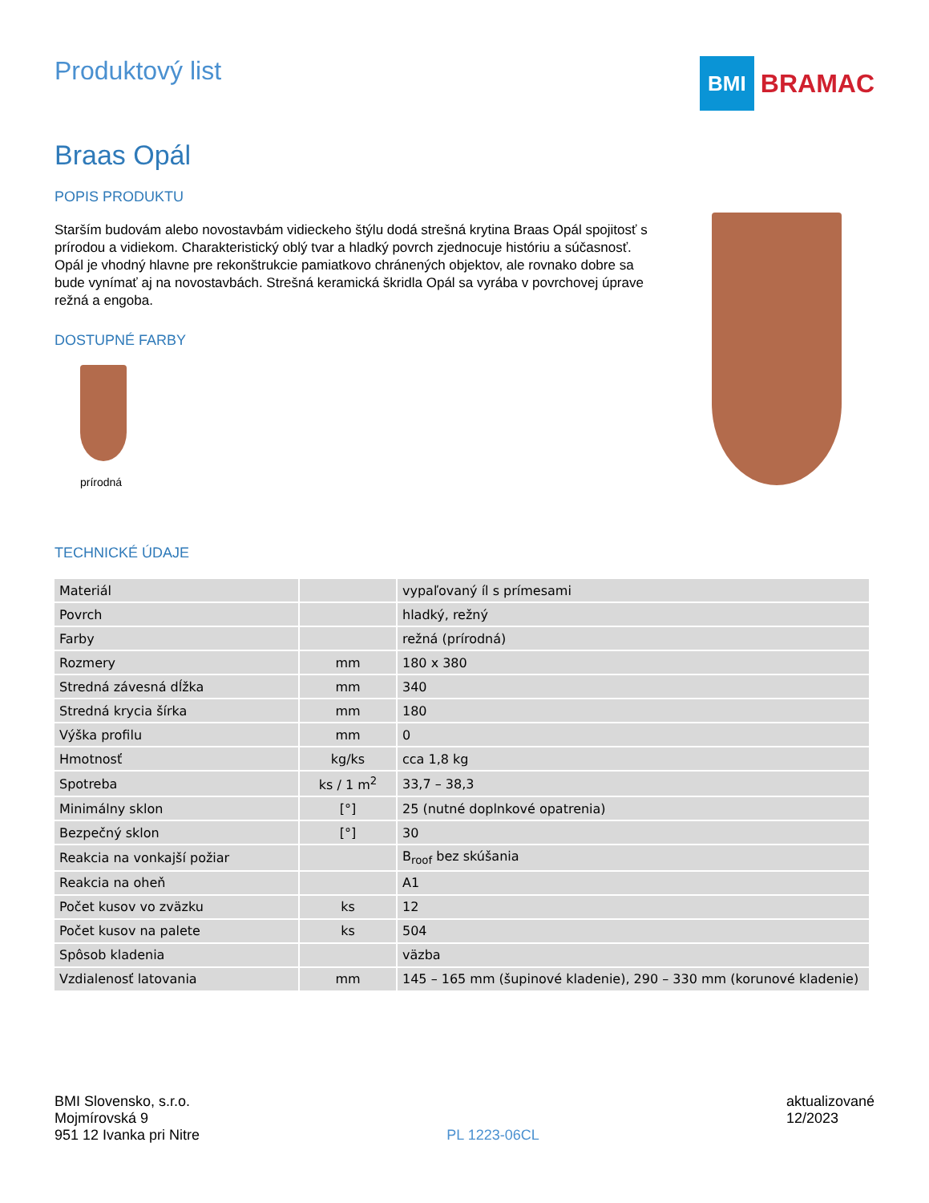Produktový list
BMI
BRAMAC
Braas Opál
POPIS PRODUKTU
Starším budovám alebo novostavbám vidieckeho štýlu dodá strešná krytina Braas Opál spojitosť s prírodou a vidiekom. Charakteristický oblý tvar a hladký povrch zjednocuje históriu a súčasnosť. Opál je vhodný hlavne pre rekonštrukcie pamiatkovo chránených objektov, ale rovnako dobre sa bude vynímať aj na novostavbách. Strešná keramická škridla Opál sa vyrába v povrchovej úprave režná a engoba.
DOSTUPNÉ FARBY
prírodná
TECHNICKÉ ÚDAJE
| Materiál | | vypaľovaný íl s prímesami |
| Povrch | | hladký, režný |
| Farby | | režná (prírodná) |
| Rozmery | mm | 180 x 380 |
| Stredná závesná dĺžka | mm | 340 |
| Stredná krycia šírka | mm | 180 |
| Výška profilu | mm | 0 |
| Hmotnosť | kg/ks | cca 1,8 kg |
| Spotreba | ks / 1 m<sup>2</sup> | 33,7 – 38,3 |
| Minimálny sklon | [°] | 25 (nutné doplnkové opatrenia) |
| Bezpečný sklon | [°] | 30 |
| Reakcia na vonkajší požiar | | B<sub>roof</sub> bez skúšania |
| Reakcia na oheň | | A1 |
| Počet kusov vo zväzku | ks | 12 |
| Počet kusov na palete | ks | 504 |
| Spôsob kladenia | | väzba |
| Vzdialenosť latovania | mm | 145 – 165 mm (šupinové kladenie), 290 – 330 mm (korunové kladenie) |
BMI Slovensko, s.r.o.
Mojmírovská 9
951 12 Ivanka pri Nitre
PL 1223-06CL aktualizované
12/2023